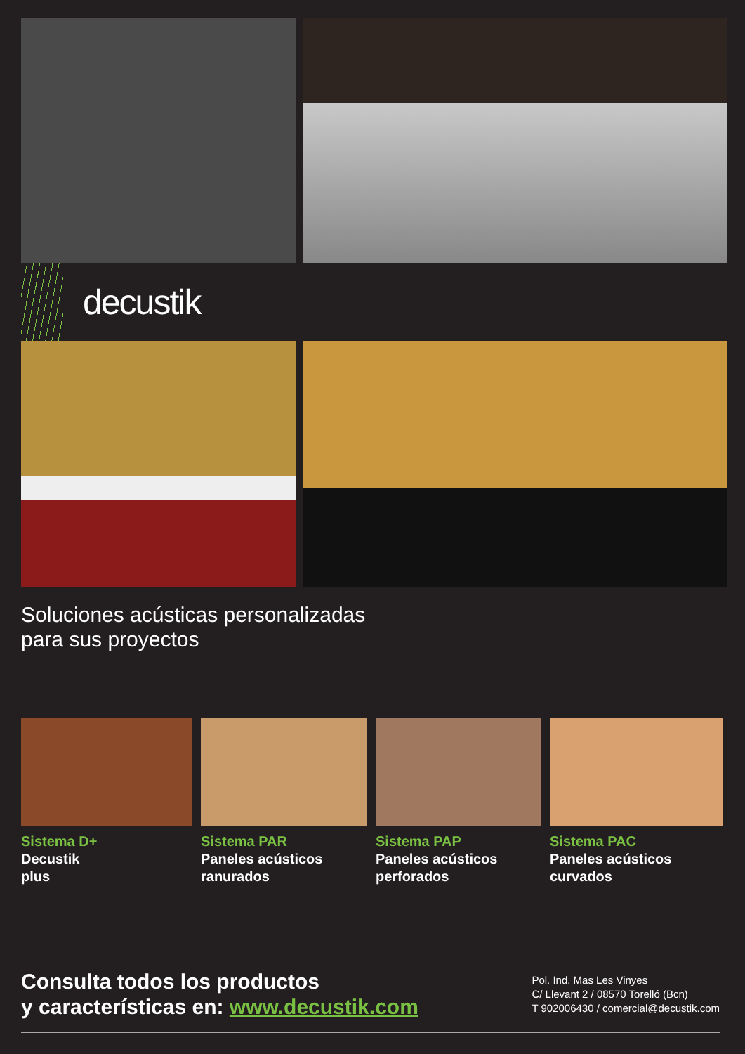decustik
Soluciones acústicas personalizadas
para sus proyectos
Sistema D+
Decustik
plus
Sistema PAR
Paneles acústicos
ranurados
Sistema PAP
Paneles acústicos
perforados
Sistema PAC
Paneles acústicos
curvados
Consulta todos los productos
y características en: www.decustik.com
Pol. Ind. Mas Les Vinyes
C/ Llevant 2 / 08570 Torelló (Bcn)
T 902006430 / comercial@decustik.com